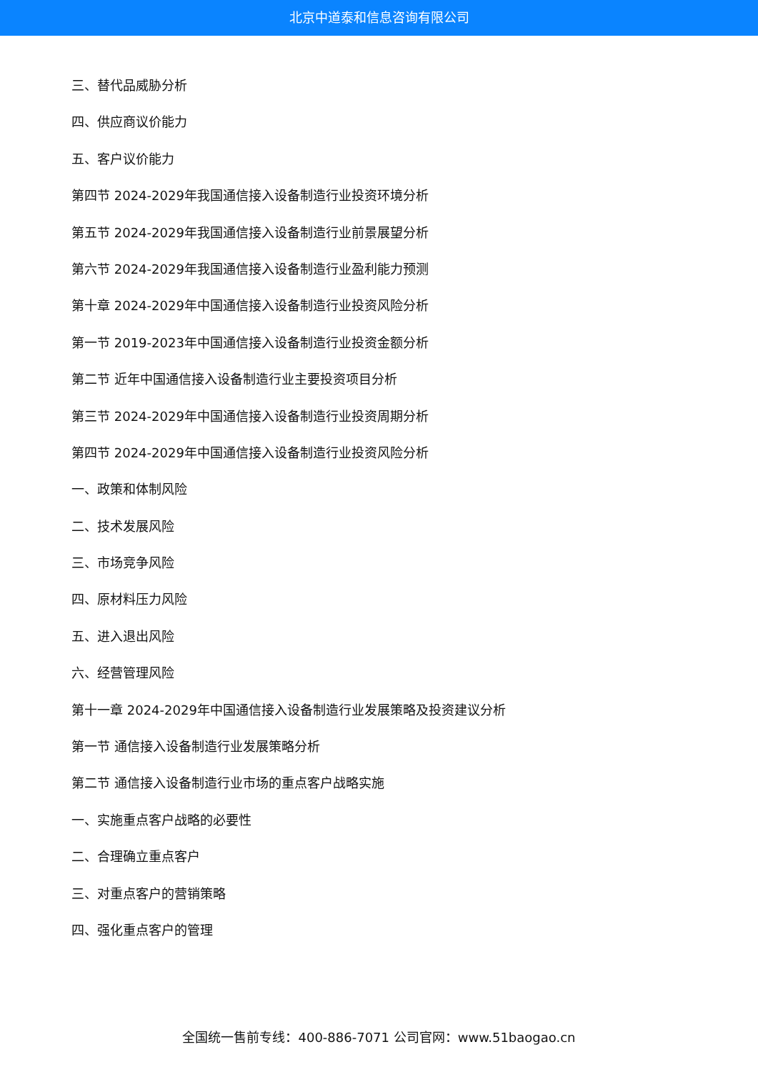北京中道泰和信息咨询有限公司
三、替代品威胁分析
四、供应商议价能力
五、客户议价能力
第四节 2024-2029年我国通信接入设备制造行业投资环境分析
第五节 2024-2029年我国通信接入设备制造行业前景展望分析
第六节 2024-2029年我国通信接入设备制造行业盈利能力预测
第十章 2024-2029年中国通信接入设备制造行业投资风险分析
第一节 2019-2023年中国通信接入设备制造行业投资金额分析
第二节 近年中国通信接入设备制造行业主要投资项目分析
第三节 2024-2029年中国通信接入设备制造行业投资周期分析
第四节 2024-2029年中国通信接入设备制造行业投资风险分析
一、政策和体制风险
二、技术发展风险
三、市场竞争风险
四、原材料压力风险
五、进入退出风险
六、经营管理风险
第十一章 2024-2029年中国通信接入设备制造行业发展策略及投资建议分析
第一节 通信接入设备制造行业发展策略分析
第二节 通信接入设备制造行业市场的重点客户战略实施
一、实施重点客户战略的必要性
二、合理确立重点客户
三、对重点客户的营销策略
四、强化重点客户的管理
全国统一售前专线：400-886-7071 公司官网：www.51baogao.cn